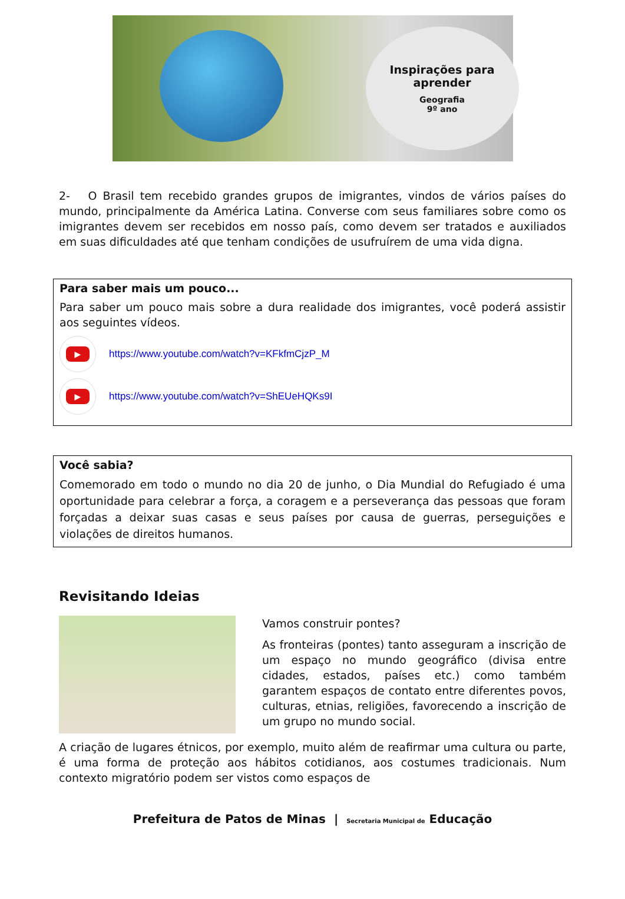Inspirações para aprender
Geografia
9º ano
2- O Brasil tem recebido grandes grupos de imigrantes, vindos de vários países do mundo, principalmente da América Latina. Converse com seus familiares sobre como os imigrantes devem ser recebidos em nosso país, como devem ser tratados e auxiliados em suas dificuldades até que tenham condições de usufruírem de uma vida digna.
Para saber mais um pouco...
Para saber um pouco mais sobre a dura realidade dos imigrantes, você poderá assistir aos seguintes vídeos.
▶
https://www.youtube.com/watch?v=KFkfmCjzP_M
▶
https://www.youtube.com/watch?v=ShEUeHQKs9I
Você sabia?
Comemorado em todo o mundo no dia 20 de junho, o Dia Mundial do Refugiado é uma oportunidade para celebrar a força, a coragem e a perseverança das pessoas que foram forçadas a deixar suas casas e seus países por causa de guerras, perseguições e violações de direitos humanos.
Revisitando Ideias
Vamos construir pontes?
As fronteiras (pontes) tanto asseguram a inscrição de um espaço no mundo geográfico (divisa entre cidades, estados, países etc.) como também garantem espaços de contato entre diferentes povos, culturas, etnias, religiões, favorecendo a inscrição de um grupo no mundo social.
A criação de lugares étnicos, por exemplo, muito além de reafirmar uma cultura ou parte, é uma forma de proteção aos hábitos cotidianos, aos costumes tradicionais. Num contexto migratório podem ser vistos como espaços de
Prefeitura de Patos de Minas | Secretaria Municipal de Educação